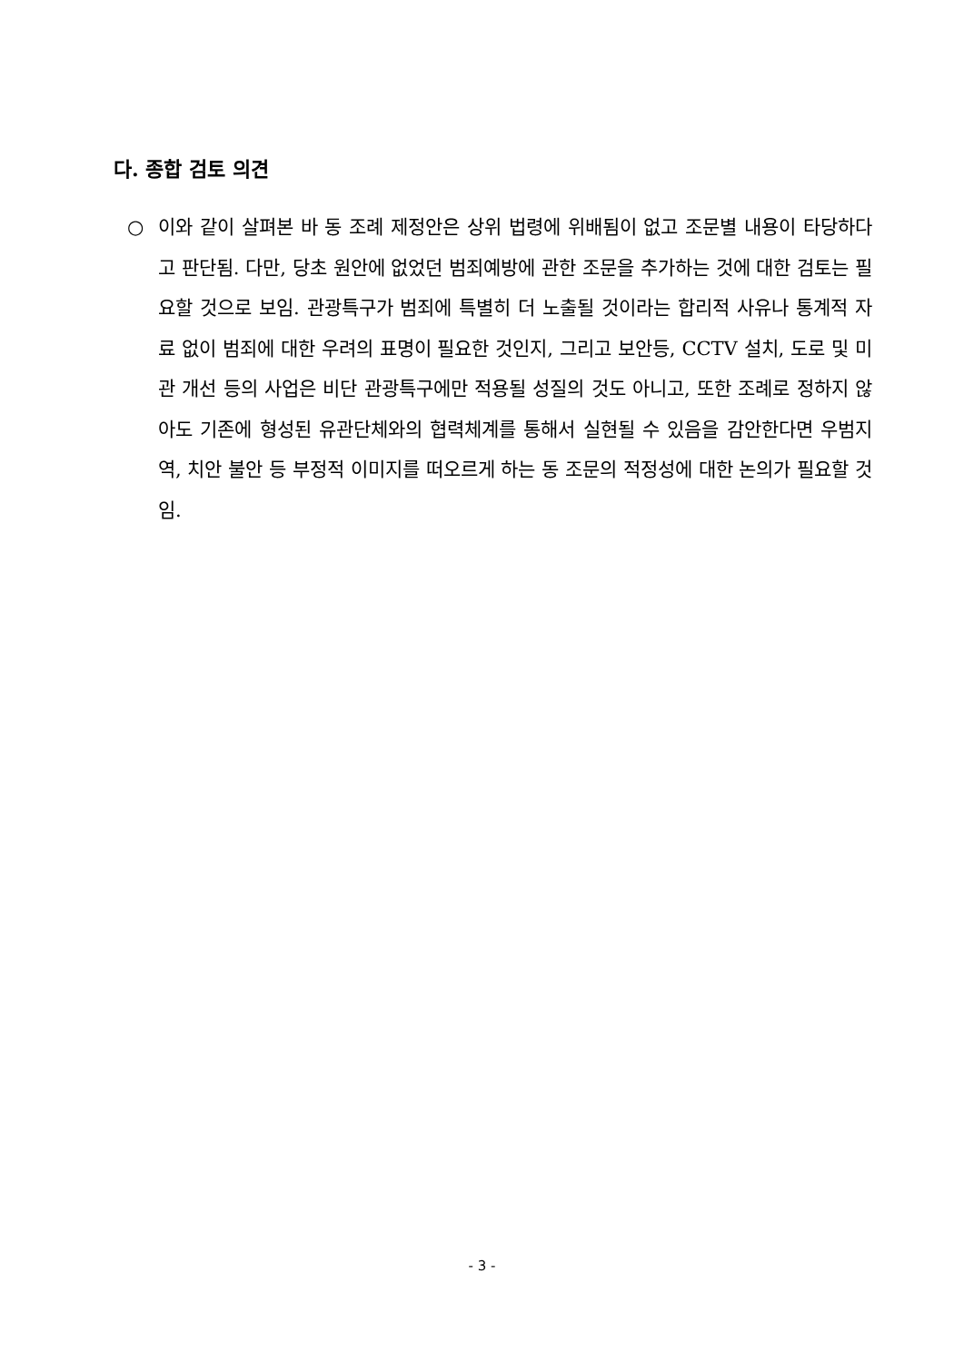다. 종합 검토 의견
○ 이와 같이 살펴본 바 동 조례 제정안은 상위 법령에 위배됨이 없고 조문별 내용이 타당하다고 판단됨. 다만, 당초 원안에 없었던 범죄예방에 관한 조문을 추가하는 것에 대한 검토는 필요할 것으로 보임. 관광특구가 범죄에 특별히 더 노출될 것이라는 합리적 사유나 통계적 자료 없이 범죄에 대한 우려의 표명이 필요한 것인지, 그리고 보안등, CCTV 설치, 도로 및 미관 개선 등의 사업은 비단 관광특구에만 적용될 성질의 것도 아니고, 또한 조례로 정하지 않아도 기존에 형성된 유관단체와의 협력체계를 통해서 실현될 수 있음을 감안한다면 우범지역, 치안 불안 등 부정적 이미지를 떠오르게 하는 동 조문의 적정성에 대한 논의가 필요할 것임.
- 3 -